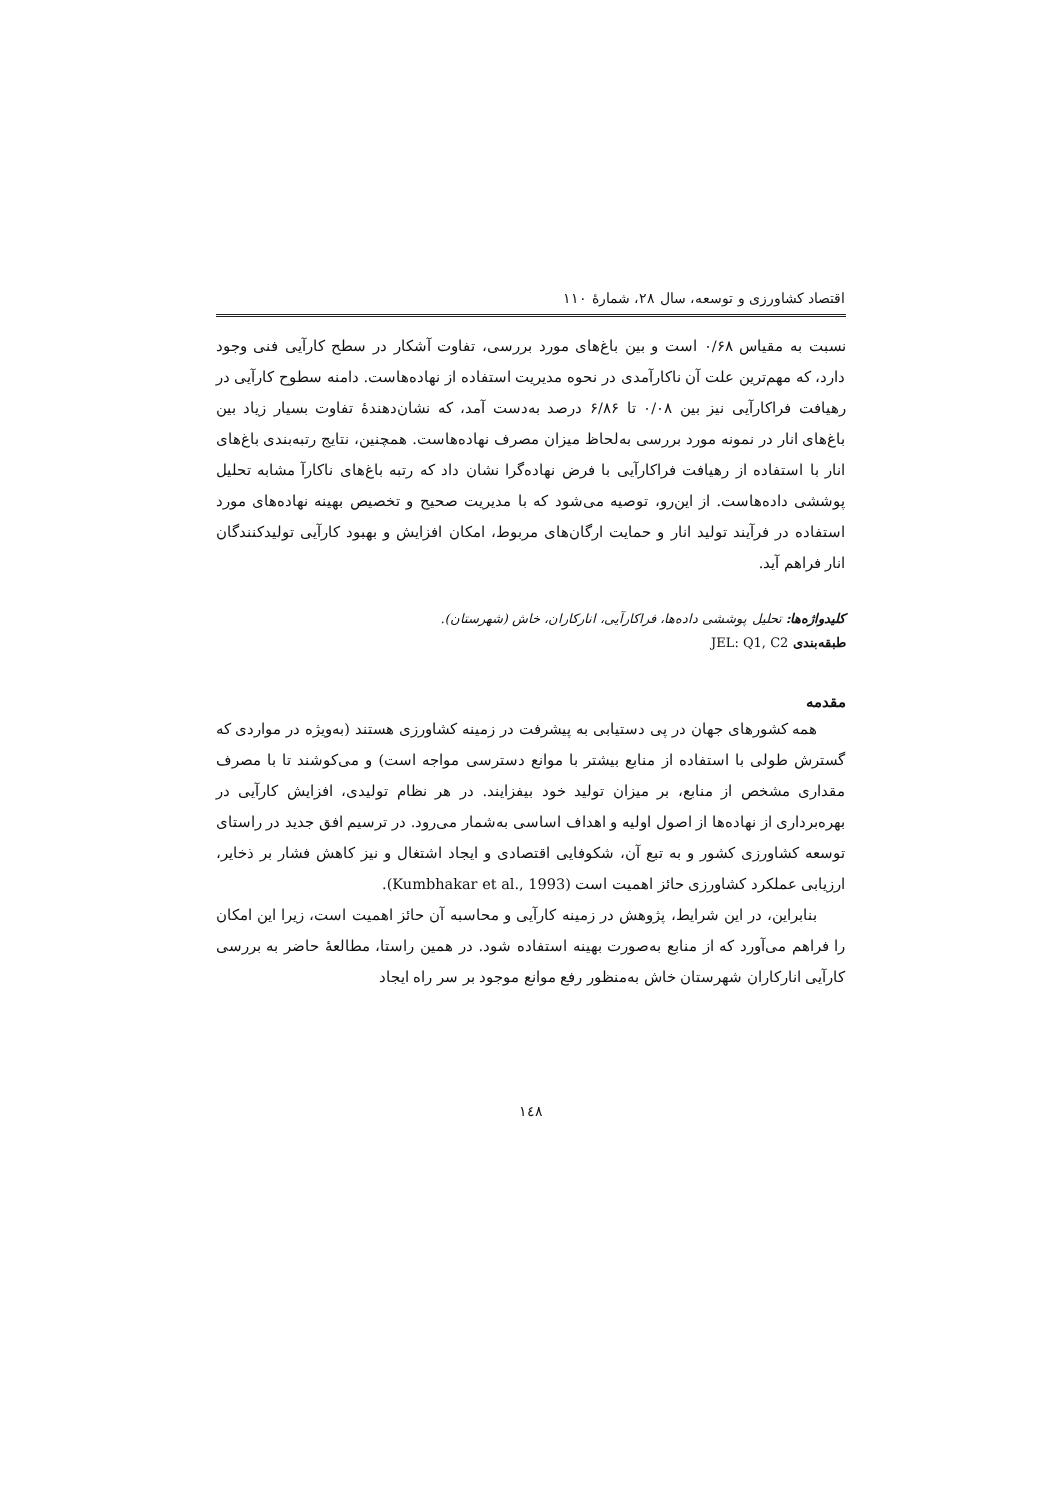اقتصاد کشاورزی و توسعه، سال ۲۸، شمارهٔ ۱۱۰
نسبت به مقیاس ۰/۶۸ است و بین باغ‌های مورد بررسی، تفاوت آشکار در سطح کارآیی فنی وجود دارد، که مهم‌ترین علت آن ناکارآمدی در نحوه مدیریت استفاده از نهاده‌هاست. دامنه سطوح کارآیی در رهیافت فراکارآیی نیز بین ۰/۰۸ تا ۶/۸۶ درصد به‌دست آمد، که نشان‌دهندهٔ تفاوت بسیار زیاد بین باغ‌های انار در نمونه مورد بررسی به‌لحاظ میزان مصرف نهاده‌هاست. همچنین، نتایج رتبه‌بندی باغ‌های انار با استفاده از رهیافت فراکارآیی با فرض نهاده‌گرا نشان داد که رتبه باغ‌های ناکارآ مشابه تحلیل پوششی داده‌هاست. از این‌رو، توصیه می‌شود که با مدیریت صحیح و تخصیص بهینه نهاده‌های مورد استفاده در فرآیند تولید انار و حمایت ارگان‌های مربوط، امکان افزایش و بهبود کارآیی تولیدکنندگان انار فراهم آید.
کلیدواژه‌ها: تحلیل پوششی داده‌ها، فراکارآیی، انارکاران، خاش (شهرستان).
طبقه‌بندی JEL: Q1, C2
مقدمه
همه کشورهای جهان در پی دستیابی به پیشرفت در زمینه کشاورزی هستند (به‌ویژه در مواردی که گسترش طولی با استفاده از منابع بیشتر با موانع دسترسی مواجه است) و می‌کوشند تا با مصرف مقداری مشخص از منابع، بر میزان تولید خود بیفزایند. در هر نظام تولیدی، افزایش کارآیی در بهره‌برداری از نهاده‌ها از اصول اولیه و اهداف اساسی به‌شمار می‌رود. در ترسیم افق جدید در راستای توسعه کشاورزی کشور و به تبع آن، شکوفایی اقتصادی و ایجاد اشتغال و نیز کاهش فشار بر ذخایر، ارزیابی عملکرد کشاورزی حائز اهمیت است (Kumbhakar et al., 1993).
بنابراین، در این شرایط، پژوهش در زمینه کارآیی و محاسبه آن حائز اهمیت است، زیرا این امکان را فراهم می‌آورد که از منابع به‌صورت بهینه استفاده شود. در همین راستا، مطالعهٔ حاضر به بررسی کارآیی انارکاران شهرستان خاش به‌منظور رفع موانع موجود بر سر راه ایجاد
۱٤۸